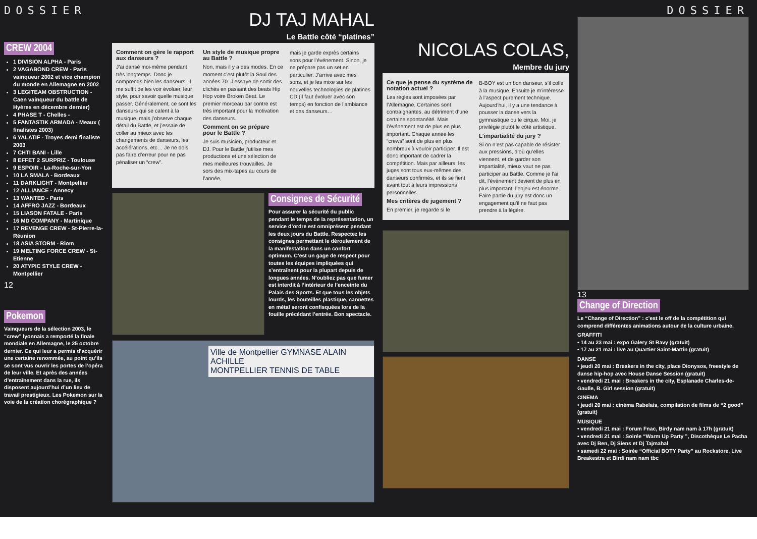DOSSIER
CREW 2004
1 DIVISION ALPHA - Paris
2 VAGABOND CREW - Paris vainqueur 2002 et vice champion du monde en Allemagne en 2002
3 LEGITEAM OBSTRUCTION - Caen vainqueur du battle de Hyères en décembre dernier)
4 PHASE T - Chelles -
5 FANTASTIK ARMADA - Meaux ( finalistes 2003)
6 YALATIF - Troyes demi finaliste 2003
7 CHTI BANI - Lille
8 EFFET 2 SURPRIZ - Toulouse
9 ESPOIR - La-Roche-sur-Yon
10 LA SMALA - Bordeaux
11 DARKLIGHT - Montpellier
12 ALLIANCE - Annecy
13 WANTED - Paris
14 AFFRO JAZZ - Bordeaux
15 LIASON FATALE - Paris
16 MD COMPANY - Martinique
17 REVENGE CREW - St-Pierre-la-Réunion
18 ASIA STORM - Riom
19 MELTING FORCE CREW - St-Etienne
20 ATYPIC STYLE CREW - Montpellier
12
Pokemon
Vainqueurs de la sélection 2003, le “crew” lyonnais a remporté la finale mondiale en Allemagne, le 25 octobre dernier. Ce qui leur a permis d’acquérir une certaine renommée, au point qu’ils se sont vus ouvrir les portes de l’opéra de leur ville. Et après des années d’entraînement dans la rue, ils disposent aujourd’hui d’un lieu de travail prestigieux. Les Pokemon sur la voie de la création chorégraphique ?
DJ TAJ MAHAL
Le Battle côté “platines”
Comment on gère le rapport aux danseurs ?
J’ai dansé moi-même pendant très longtemps. Donc je comprends bien les danseurs. Il me suffit de les voir évoluer, leur style, pour savoir quelle musique passer. Généralement, ce sont les danseurs qui se calent à la musique, mais j’observe chaque détail du Battle, et j’essaie de coller au mieux avec les changements de danseurs, les accélérations, etc… Je ne dois pas faire d’erreur pour ne pas pénaliser un “crew”.
Un style de musique propre au Battle ?
Non, mais il y a des modes. En ce moment c’est plutôt la Soul des années 70. J’essaye de sortir des clichés en passant des beats Hip Hop voire Broken Beat. Le premier morceau par contre est très important pour la motivation des danseurs.
Comment on se prépare pour le Battle ?
Je suis musicien, producteur et DJ. Pour le Battle j’utilise mes productions et une sélection de mes meilleures trouvailles. Je sors des mix-tapes au cours de l’année,
mais je garde exprès certains sons pour l’événement. Sinon, je ne prépare pas un set en particulier. J’arrive avec mes sons, et je les mixe sur les nouvelles technologies de platines CD (il faut évoluer avec son temps) en fonction de l’ambiance et des danseurs…
Consignes de Sécurité
Pour assurer la sécurité du public pendant le temps de la représentation, un service d’ordre est omniprésent pendant les deux jours du Battle. Respectez les consignes permettant le déroulement de la manifestation dans un confort optimum. C’est un gage de respect pour toutes les équipes impliquées qui s’entraînent pour la plupart depuis de longues années. N’oubliez pas que fumer est interdit à l’intérieur de l’enceinte du Palais des Sports. Et que tous les objets lourds, les bouteilles plastique, cannettes en métal seront confisquées lors de la fouille précédant l’entrée. Bon spectacle.
Ville de Montpellier GYMNASE ALAIN ACHILLE
MONTPELLIER TENNIS DE TABLE
NICOLAS COLAS,
Membre du jury
Ce que je pense du système de notation actuel ?
Les règles sont imposées par l’Allemagne. Certaines sont contraignantes, au détriment d’une certaine spontanéité. Mais l’événement est de plus en plus important. Chaque année les “crews” sont de plus en plus nombreux à vouloir participer. Il est donc important de cadrer la compétition. Mais par ailleurs, les juges sont tous eux-mêmes des danseurs confirmés, et ils se fient avant tout à leurs impressions personnelles.
Mes critères de jugement ?
En premier, je regarde si le
B-BOY est un bon danseur, s’il colle à la musique. Ensuite je m’intéresse à l’aspect purement technique. Aujourd’hui, il y a une tendance à pousser la danse vers la gymnastique ou le cirque. Moi, je privilégie plutôt le côté artistique.
L’impartialité du jury ?
Si on n’est pas capable de résister aux pressions, d’où qu’elles viennent, et de garder son impartialité, mieux vaut ne pas participer au Battle. Comme je l’ai dit, l’événement devient de plus en plus important, l’enjeu est énorme. Faire partie du jury est donc un engagement qu’il ne faut pas prendre à la légère.
DOSSIER
13
Change of Direction
Le “Change of Direction” : c’est le off de la compétition qui comprend différentes animations autour de la culture urbaine.
GRAFFITI
• 14 au 23 mai : expo Galery St Ravy (gratuit)
• 17 au 21 mai : live au Quartier Saint-Martin (gratuit)
DANSE
• jeudi 20 mai : Breakers in the city, place Dionysos, freestyle de danse hip-hop avec House Danse Session (gratuit)
• vendredi 21 mai : Breakers in the city, Esplanade Charles-de-Gaulle, B. Girl session (gratuit)
CINEMA
• jeudi 20 mai : cinéma Rabelais, compilation de films de “2 good” (gratuit)
MUSIQUE
• vendredi 21 mai : Forum Fnac, Birdy nam nam à 17h (gratuit)
• vendredi 21 mai : Soirée “Warm Up Party ”, Discothèque Le Pacha avec Dj Ben, Dj Siens et Dj Tajmahal
• samedi 22 mai : Soirée “Official BOTY Party” au Rockstore, Live Breakestra et Birdi nam nam tbc